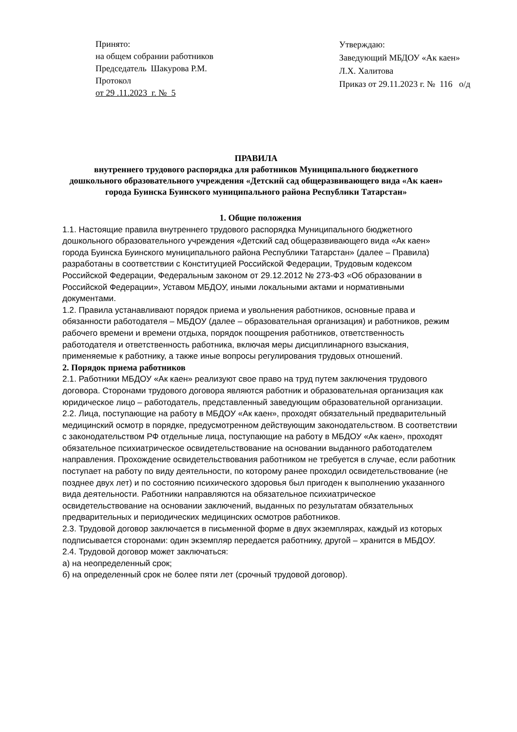Принято:
на общем собрании работников
Председатель Шакурова Р.М.
Протокол
от 29 .11.2023 г. № 5
Утверждаю:
Заведующий МБДОУ «Ак каен»
Л.Х. Халитова
Приказ от 29.11.2023 г. № 116 о/д
ПРАВИЛА
внутреннего трудового распорядка для работников Муниципального бюджетного дошкольного образовательного учреждения «Детский сад общеразвивающего вида «Ак каен» города Буинска Буинского муниципального района Республики Татарстан»
1. Общие положения
1.1. Настоящие правила внутреннего трудового распорядка Муниципального бюджетного дошкольного образовательного учреждения «Детский сад общеразвивающего вида «Ак каен» города Буинска Буинского муниципального района Республики Татарстан» (далее – Правила) разработаны в соответствии с Конституцией Российской Федерации, Трудовым кодексом Российской Федерации, Федеральным законом от 29.12.2012 № 273-ФЗ «Об образовании в Российской Федерации», Уставом МБДОУ, иными локальными актами и нормативными документами.
1.2. Правила устанавливают порядок приема и увольнения работников, основные права и обязанности работодателя – МБДОУ (далее – образовательная организация) и работников, режим рабочего времени и времени отдыха, порядок поощрения работников, ответственность работодателя и ответственность работника, включая меры дисциплинарного взыскания, применяемые к работнику, а также иные вопросы регулирования трудовых отношений.
2. Порядок приема работников
2.1. Работники МБДОУ «Ак каен» реализуют свое право на труд путем заключения трудового договора. Сторонами трудового договора являются работник и образовательная организация как юридическое лицо – работодатель, представленный заведующим образовательной организации.
2.2. Лица, поступающие на работу в МБДОУ «Ак каен», проходят обязательный предварительный медицинский осмотр в порядке, предусмотренном действующим законодательством. В соответствии с законодательством РФ отдельные лица, поступающие на работу в МБДОУ «Ак каен», проходят обязательное психиатрическое освидетельствование на основании выданного работодателем направления. Прохождение освидетельствования работником не требуется в случае, если работник поступает на работу по виду деятельности, по которому ранее проходил освидетельствование (не позднее двух лет) и по состоянию психического здоровья был пригоден к выполнению указанного вида деятельности. Работники направляются на обязательное психиатрическое освидетельствование на основании заключений, выданных по результатам обязательных предварительных и периодических медицинских осмотров работников.
2.3. Трудовой договор заключается в письменной форме в двух экземплярах, каждый из которых подписывается сторонами: один экземпляр передается работнику, другой – хранится в МБДОУ.
2.4. Трудовой договор может заключаться:
а) на неопределенный срок;
б) на определенный срок не более пяти лет (срочный трудовой договор).